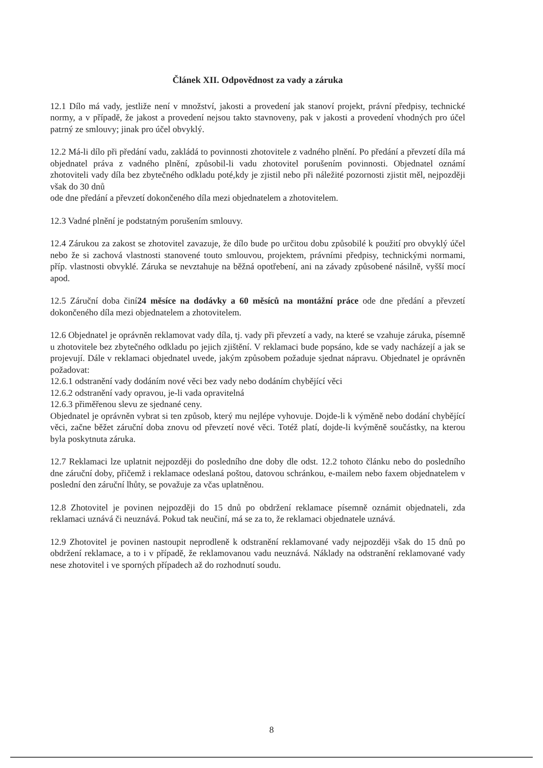Článek XII. Odpovědnost za vady a záruka
12.1 Dílo má vady, jestliže není v množství, jakosti a provedení jak stanoví projekt, právní předpisy, technické normy, a v případě, že jakost a provedení nejsou takto stavnoveny, pak v jakosti a provedení vhodných pro účel patrný ze smlouvy; jinak pro účel obvyklý.
12.2 Má-li dílo při předání vadu, zakládá to povinnosti zhotovitele z vadného plnění. Po předání a převzetí díla má objednatel práva z vadného plnění, způsobil-li vadu zhotovitel porušením povinnosti. Objednatel oznámí zhotoviteli vady díla bez zbytečného odkladu poté,kdy je zjistil nebo při náležité pozornosti zjistit měl, nejpozději však do 30 dnů
ode dne předání a převzetí dokončeného díla mezi objednatelem a zhotovitelem.
12.3 Vadné plnění je podstatným porušením smlouvy.
12.4 Zárukou za zakost se zhotovitel zavazuje, že dílo bude po určitou dobu způsobilé k použití pro obvyklý účel nebo že si zachová vlastnosti stanovené touto smlouvou, projektem, právními předpisy, technickými normami, příp. vlastnosti obvyklé. Záruka se nevztahuje na běžná opotřebení, ani na závady způsobené násilně, vyšší mocí apod.
12.5 Záruční doba činí24 měsíce na dodávky a 60 měsíců na montážní práce ode dne předání a převzetí dokončeného díla mezi objednatelem a zhotovitelem.
12.6 Objednatel je oprávněn reklamovat vady díla, tj. vady při převzetí a vady, na které se vzahuje záruka, písemně u zhotovitele bez zbytečného odkladu po jejich zjištění. V reklamaci bude popsáno, kde se vady nacházejí a jak se projevují. Dále v reklamaci objednatel uvede, jakým způsobem požaduje sjednat nápravu. Objednatel je oprávněn požadovat:
12.6.1 odstranění vady dodáním nové věci bez vady nebo dodáním chybějící věci
12.6.2 odstranění vady opravou, je-li vada opravitelná
12.6.3 přiměřenou slevu ze sjednané ceny.
Objednatel je oprávněn vybrat si ten způsob, který mu nejlépe vyhovuje. Dojde-li k výměně nebo dodání chybějící věci, začne běžet záruční doba znovu od převzetí nové věci. Totéž platí, dojde-li kvýměně součástky, na kterou byla poskytnuta záruka.
12.7 Reklamaci lze uplatnit nejpozději do posledního dne doby dle odst. 12.2 tohoto článku nebo do posledního dne záruční doby, přičemž i reklamace odeslaná poštou, datovou schránkou, e-mailem nebo faxem objednatelem v poslední den záruční lhůty, se považuje za včas uplatněnou.
12.8 Zhotovitel je povinen nejpozději do 15 dnů po obdržení reklamace písemně oznámit objednateli, zda reklamaci uznává či neuznává. Pokud tak neučiní, má se za to, že reklamaci objednatele uznává.
12.9 Zhotovitel je povinen nastoupit neprodleně k odstranění reklamované vady nejpozději však do 15 dnů po obdržení reklamace, a to i v případě, že reklamovanou vadu neuznává. Náklady na odstranění reklamované vady nese zhotovitel i ve sporných případech až do rozhodnutí soudu.
8